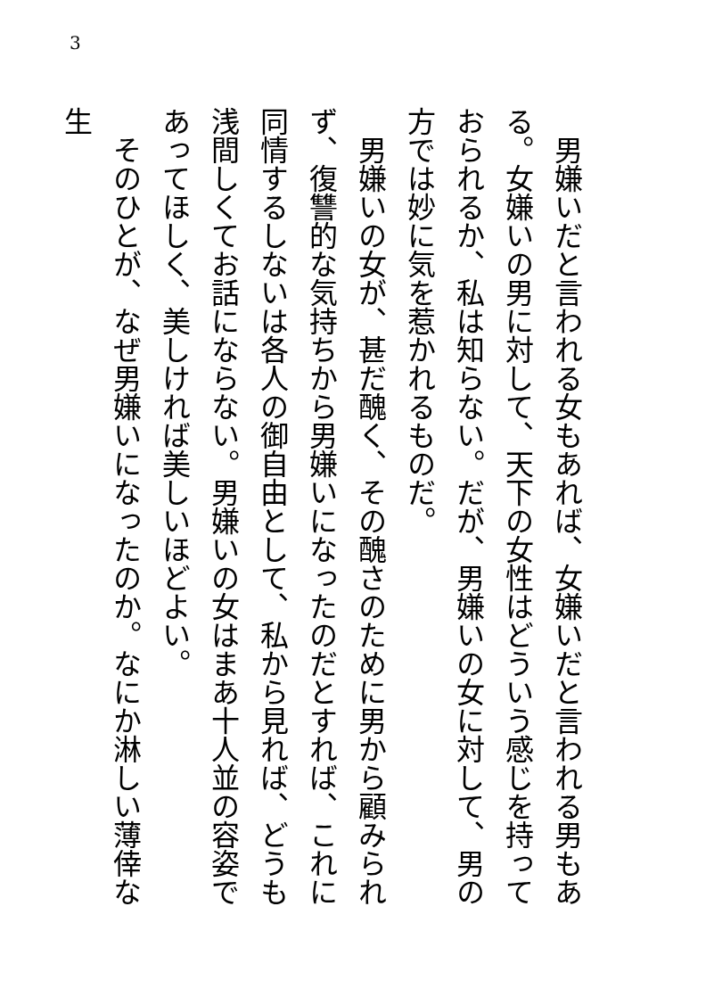3
男嫌いだと言われる女もあれば、女嫌いだと言われる男もある。女嫌いの男に対して、天下の女性はどういう感じを持っておられるか、私は知らない。だが、男嫌いの女に対して、男の方では妙に気を惹かれるものだ。
男嫌いの女が、甚だ醜く、その醜さのために男から顧みられず、復讐的な気持ちから男嫌いになったのだとすれば、これに同情するしないは各人の御自由として、私から見れば、どうも浅間しくてお話にならない。男嫌いの女はまあ十人並の容姿であってほしく、美しければ美しいほどよい。
そのひとが、なぜ男嫌いになったのか。なにか淋しい薄倖な生